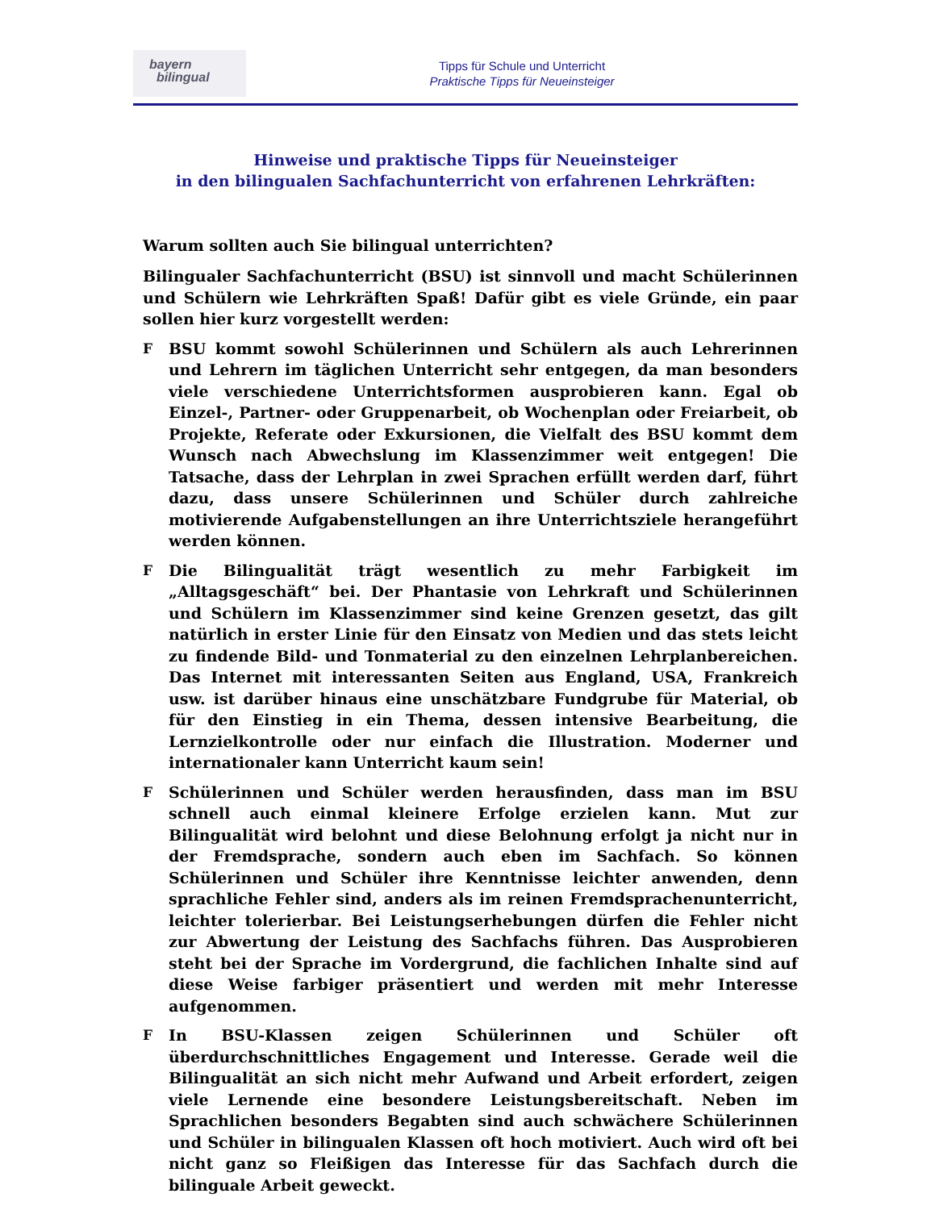bayern
bilingual
Tipps für Schule und Unterricht
Praktische Tipps für Neueinsteiger
Hinweise und praktische Tipps für Neueinsteiger
in den bilingualen Sachfachunterricht von erfahrenen Lehrkräften:
Warum sollten auch Sie bilingual unterrichten?
Bilingualer Sachfachunterricht (BSU) ist sinnvoll und macht Schülerinnen und Schülern wie Lehrkräften Spaß! Dafür gibt es viele Gründe, ein paar sollen hier kurz vorgestellt werden:
F BSU kommt sowohl Schülerinnen und Schülern als auch Lehrerinnen und Lehrern im täglichen Unterricht sehr entgegen, da man besonders viele verschiedene Unterrichtsformen ausprobieren kann. Egal ob Einzel-, Partner- oder Gruppenarbeit, ob Wochenplan oder Freiarbeit, ob Projekte, Referate oder Exkursionen, die Vielfalt des BSU kommt dem Wunsch nach Abwechslung im Klassenzimmer weit entgegen! Die Tatsache, dass der Lehrplan in zwei Sprachen erfüllt werden darf, führt dazu, dass unsere Schülerinnen und Schüler durch zahlreiche motivierende Aufgabenstellungen an ihre Unterrichtsziele herangeführt werden können.
F Die Bilingualität trägt wesentlich zu mehr Farbigkeit im „Alltagsgeschäft“ bei. Der Phantasie von Lehrkraft und Schülerinnen und Schülern im Klassenzimmer sind keine Grenzen gesetzt, das gilt natürlich in erster Linie für den Einsatz von Medien und das stets leicht zu findende Bild- und Tonmaterial zu den einzelnen Lehrplanbereichen. Das Internet mit interessanten Seiten aus England, USA, Frankreich usw. ist darüber hinaus eine unschätzbare Fundgrube für Material, ob für den Einstieg in ein Thema, dessen intensive Bearbeitung, die Lernzielkontrolle oder nur einfach die Illustration. Moderner und internationaler kann Unterricht kaum sein!
F Schülerinnen und Schüler werden herausfinden, dass man im BSU schnell auch einmal kleinere Erfolge erzielen kann. Mut zur Bilingualität wird belohnt und diese Belohnung erfolgt ja nicht nur in der Fremdsprache, sondern auch eben im Sachfach. So können Schülerinnen und Schüler ihre Kenntnisse leichter anwenden, denn sprachliche Fehler sind, anders als im reinen Fremdsprachenunterricht, leichter tolerierbar. Bei Leistungserhebungen dürfen die Fehler nicht zur Abwertung der Leistung des Sachfachs führen. Das Ausprobieren steht bei der Sprache im Vordergrund, die fachlichen Inhalte sind auf diese Weise farbiger präsentiert und werden mit mehr Interesse aufgenommen.
F In BSU-Klassen zeigen Schülerinnen und Schüler oft überdurchschnittliches Engagement und Interesse. Gerade weil die Bilingualität an sich nicht mehr Aufwand und Arbeit erfordert, zeigen viele Lernende eine besondere Leistungsbereitschaft. Neben im Sprachlichen besonders Begabten sind auch schwächere Schülerinnen und Schüler in bilingualen Klassen oft hoch motiviert. Auch wird oft bei nicht ganz so Fleißigen das Interesse für das Sachfach durch die bilinguale Arbeit geweckt.